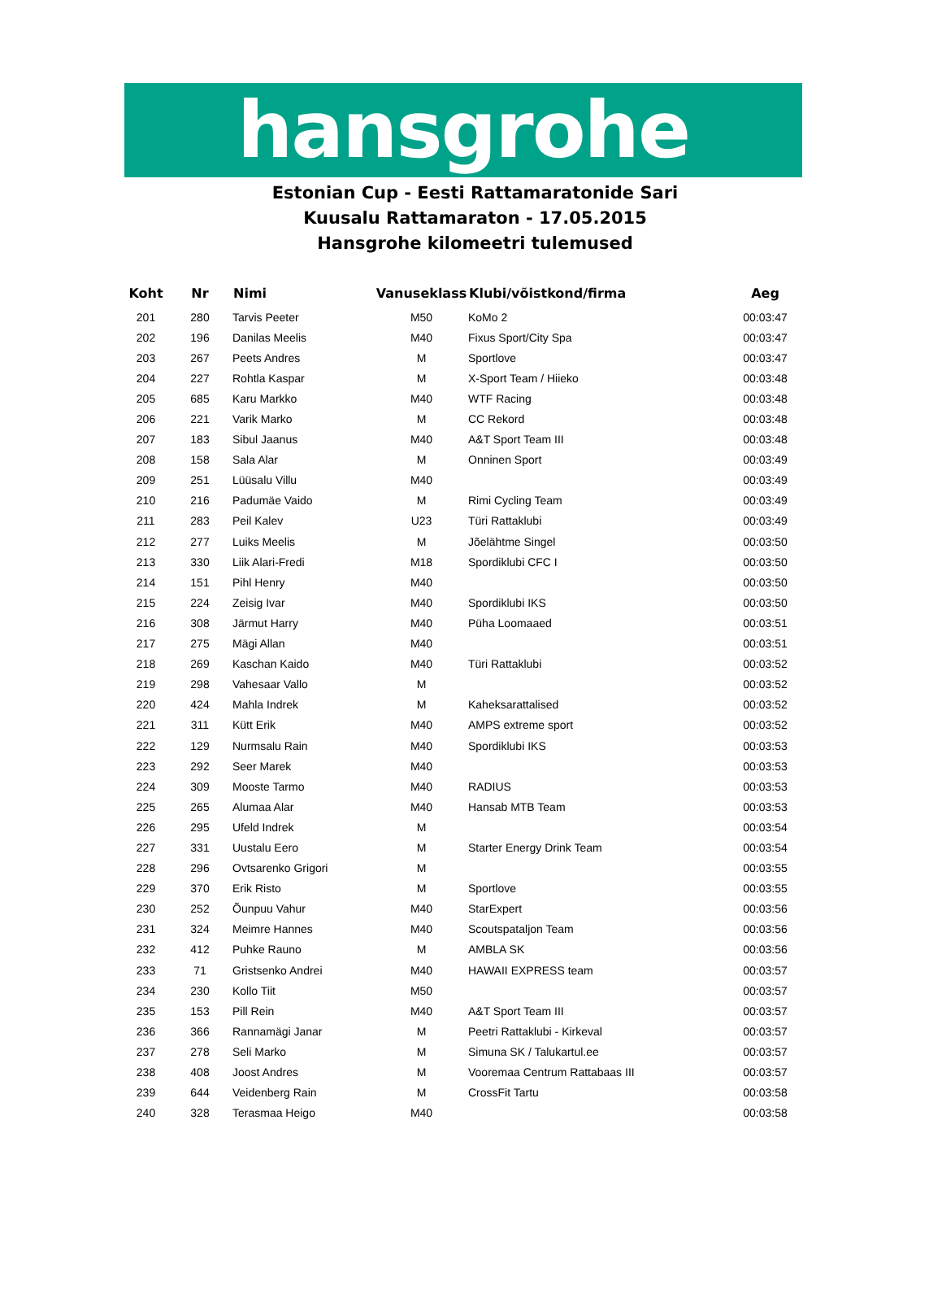hansgrohe
Estonian Cup - Eesti Rattamaratonide Sari
Kuusalu Rattamaraton - 17.05.2015
Hansgrohe kilomeetri tulemused
| Koht | Nr | Nimi | Vanuseklass | Klubi/võistkond/firma | Aeg |
| --- | --- | --- | --- | --- | --- |
| 201 | 280 | Tarvis Peeter | M50 | KoMo 2 | 00:03:47 |
| 202 | 196 | Danilas Meelis | M40 | Fixus Sport/City Spa | 00:03:47 |
| 203 | 267 | Peets Andres | M | Sportlove | 00:03:47 |
| 204 | 227 | Rohtla Kaspar | M | X-Sport Team / Hiieko | 00:03:48 |
| 205 | 685 | Karu Markko | M40 | WTF Racing | 00:03:48 |
| 206 | 221 | Varik Marko | M | CC Rekord | 00:03:48 |
| 207 | 183 | Sibul Jaanus | M40 | A&T Sport Team III | 00:03:48 |
| 208 | 158 | Sala Alar | M | Onninen Sport | 00:03:49 |
| 209 | 251 | Lüüsalu Villu | M40 | | 00:03:49 |
| 210 | 216 | Padumäe Vaido | M | Rimi Cycling Team | 00:03:49 |
| 211 | 283 | Peil Kalev | U23 | Türi Rattaklubi | 00:03:49 |
| 212 | 277 | Luiks Meelis | M | Jõelähtme Singel | 00:03:50 |
| 213 | 330 | Liik Alari-Fredi | M18 | Spordiklubi CFC I | 00:03:50 |
| 214 | 151 | Pihl Henry | M40 | | 00:03:50 |
| 215 | 224 | Zeisig Ivar | M40 | Spordiklubi IKS | 00:03:50 |
| 216 | 308 | Järmut Harry | M40 | Püha Loomaaed | 00:03:51 |
| 217 | 275 | Mägi Allan | M40 | | 00:03:51 |
| 218 | 269 | Kaschan Kaido | M40 | Türi Rattaklubi | 00:03:52 |
| 219 | 298 | Vahesaar Vallo | M | | 00:03:52 |
| 220 | 424 | Mahla Indrek | M | Kaheksarattalised | 00:03:52 |
| 221 | 311 | Kütt Erik | M40 | AMPS extreme sport | 00:03:52 |
| 222 | 129 | Nurmsalu Rain | M40 | Spordiklubi IKS | 00:03:53 |
| 223 | 292 | Seer Marek | M40 | | 00:03:53 |
| 224 | 309 | Mooste Tarmo | M40 | RADIUS | 00:03:53 |
| 225 | 265 | Alumaa Alar | M40 | Hansab MTB Team | 00:03:53 |
| 226 | 295 | Ufeld Indrek | M | | 00:03:54 |
| 227 | 331 | Uustalu Eero | M | Starter Energy Drink Team | 00:03:54 |
| 228 | 296 | Ovtsarenko Grigori | M | | 00:03:55 |
| 229 | 370 | Erik Risto | M | Sportlove | 00:03:55 |
| 230 | 252 | Õunpuu Vahur | M40 | StarExpert | 00:03:56 |
| 231 | 324 | Meimre Hannes | M40 | Scoutspataljon Team | 00:03:56 |
| 232 | 412 | Puhke Rauno | M | AMBLA SK | 00:03:56 |
| 233 | 71 | Gristsenko Andrei | M40 | HAWAII EXPRESS team | 00:03:57 |
| 234 | 230 | Kollo Tiit | M50 | | 00:03:57 |
| 235 | 153 | Pill Rein | M40 | A&T Sport Team III | 00:03:57 |
| 236 | 366 | Rannamägi Janar | M | Peetri Rattaklubi - Kirkeval | 00:03:57 |
| 237 | 278 | Seli Marko | M | Simuna SK / Talukartul.ee | 00:03:57 |
| 238 | 408 | Joost Andres | M | Vooremaa Centrum Rattabaas III | 00:03:57 |
| 239 | 644 | Veidenberg Rain | M | CrossFit Tartu | 00:03:58 |
| 240 | 328 | Terasmaa Heigo | M40 | | 00:03:58 |